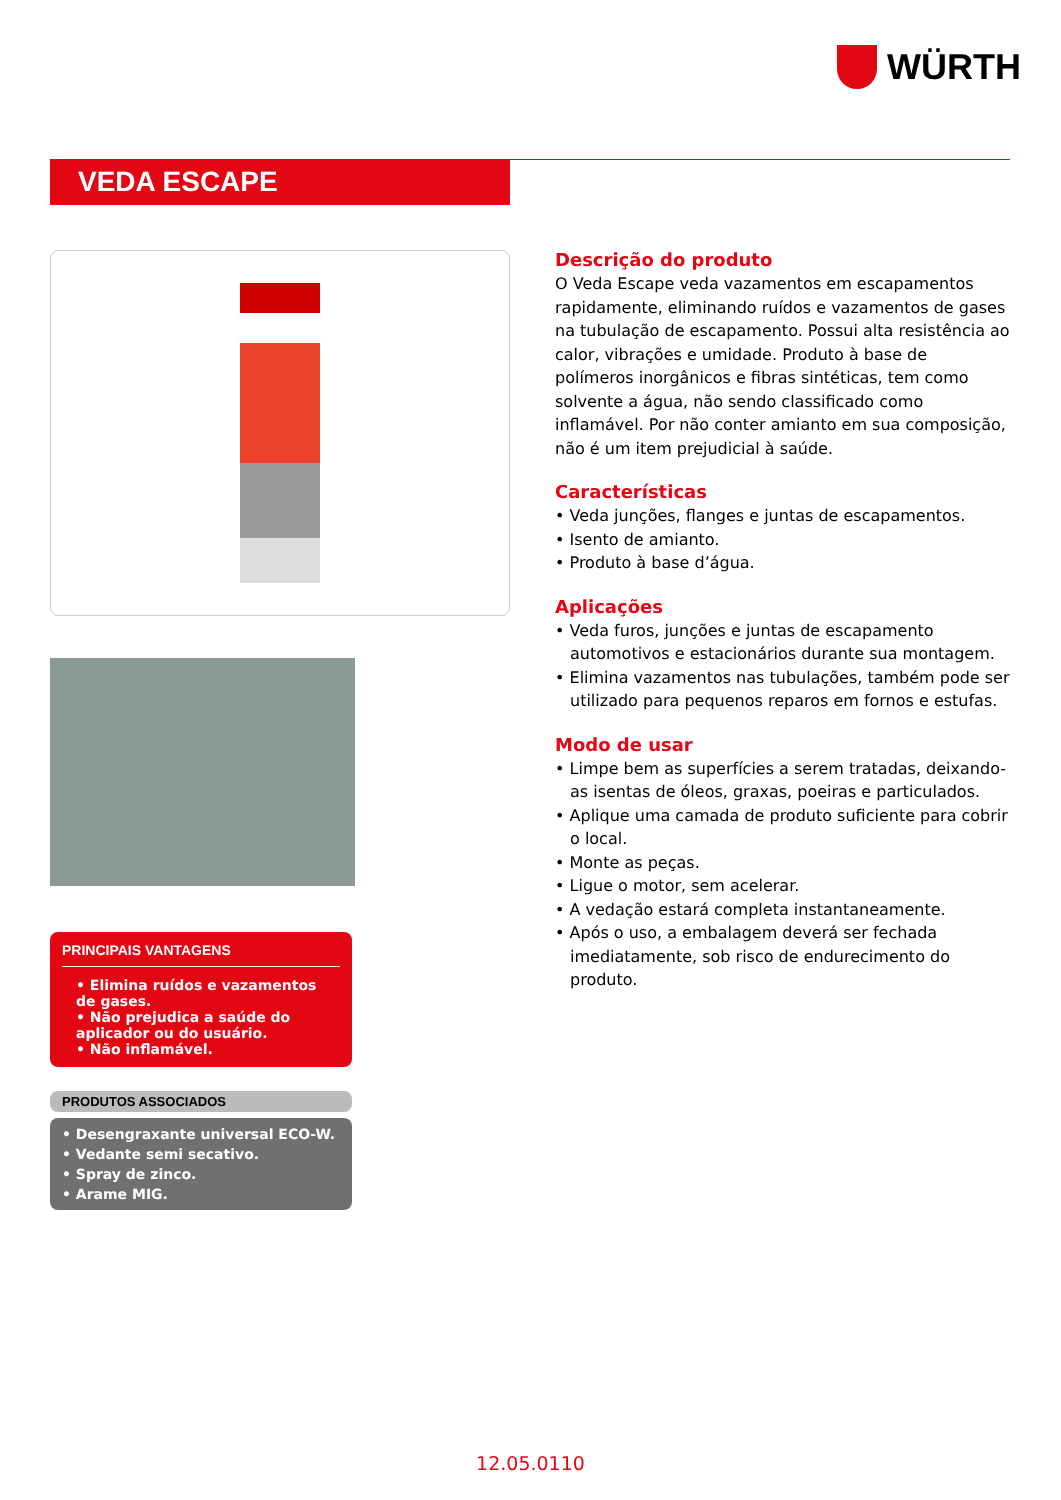WÜRTH
VEDA ESCAPE
PRINCIPAIS VANTAGENS
• Elimina ruídos e vazamentos de gases.
• Não prejudica a saúde do aplicador ou do usuário.
• Não inflamável.
PRODUTOS ASSOCIADOS
• Desengraxante universal ECO-W.
• Vedante semi secativo.
• Spray de zinco.
• Arame MIG.
Descrição do produto
O Veda Escape veda vazamentos em escapamentos rapidamente, eliminando ruídos e vazamentos de gases na tubulação de escapamento. Possui alta resistência ao calor, vibrações e umidade. Produto à base de polímeros inorgânicos e fibras sintéticas, tem como solvente a água, não sendo classificado como inflamável. Por não conter amianto em sua composição, não é um item prejudicial à saúde.
Características
• Veda junções, flanges e juntas de escapamentos.
• Isento de amianto.
• Produto à base d’água.
Aplicações
• Veda furos, junções e juntas de escapamento automotivos e estacionários durante sua montagem.
• Elimina vazamentos nas tubulações, também pode ser utilizado para pequenos reparos em fornos e estufas.
Modo de usar
• Limpe bem as superfícies a serem tratadas, deixando-as isentas de óleos, graxas, poeiras e particulados.
• Aplique uma camada de produto suficiente para cobrir o local.
• Monte as peças.
• Ligue o motor, sem acelerar.
• A vedação estará completa instantaneamente.
• Após o uso, a embalagem deverá ser fechada imediatamente, sob risco de endurecimento do produto.
12.05.0110